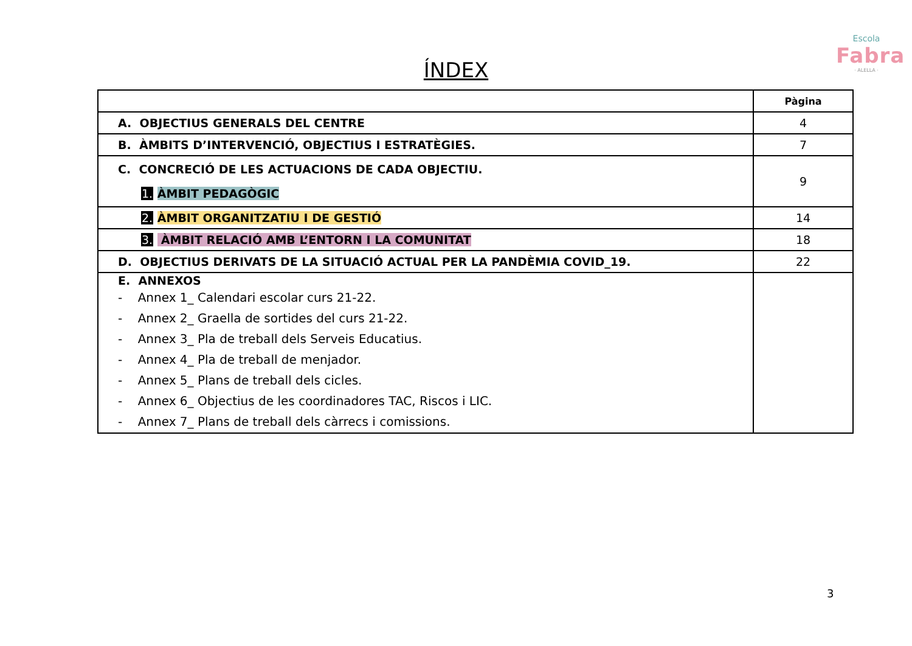Escola
Fabra
· ALELLA ·
ÍNDEX
| | Pàgina |
| A. OBJECTIUS GENERALS DEL CENTRE | 4 |
| B. ÀMBITS D’INTERVENCIÓ, OBJECTIUS I ESTRATÈGIES. | 7 |
| C. CONCRECIÓ DE LES ACTUACIONS DE CADA OBJECTIU. 1. ÀMBIT PEDAGÒGIC | 9 |
| 2. ÀMBIT ORGANITZATIU I DE GESTIÓ | 14 |
| 3. ÀMBIT RELACIÓ AMB L’ENTORN I LA COMUNITAT | 18 |
| D. OBJECTIUS DERIVATS DE LA SITUACIÓ ACTUAL PER LA PANDÈMIA COVID_19. | 22 |
| E. ANNEXOS - Annex 1_ Calendari escolar curs 21-22. - Annex 2_ Graella de sortides del curs 21-22. - Annex 3_ Pla de treball dels Serveis Educatius. - Annex 4_ Pla de treball de menjador. - Annex 5_ Plans de treball dels cicles. - Annex 6_ Objectius de les coordinadores TAC, Riscos i LIC. - Annex 7_ Plans de treball dels càrrecs i comissions. | |
3